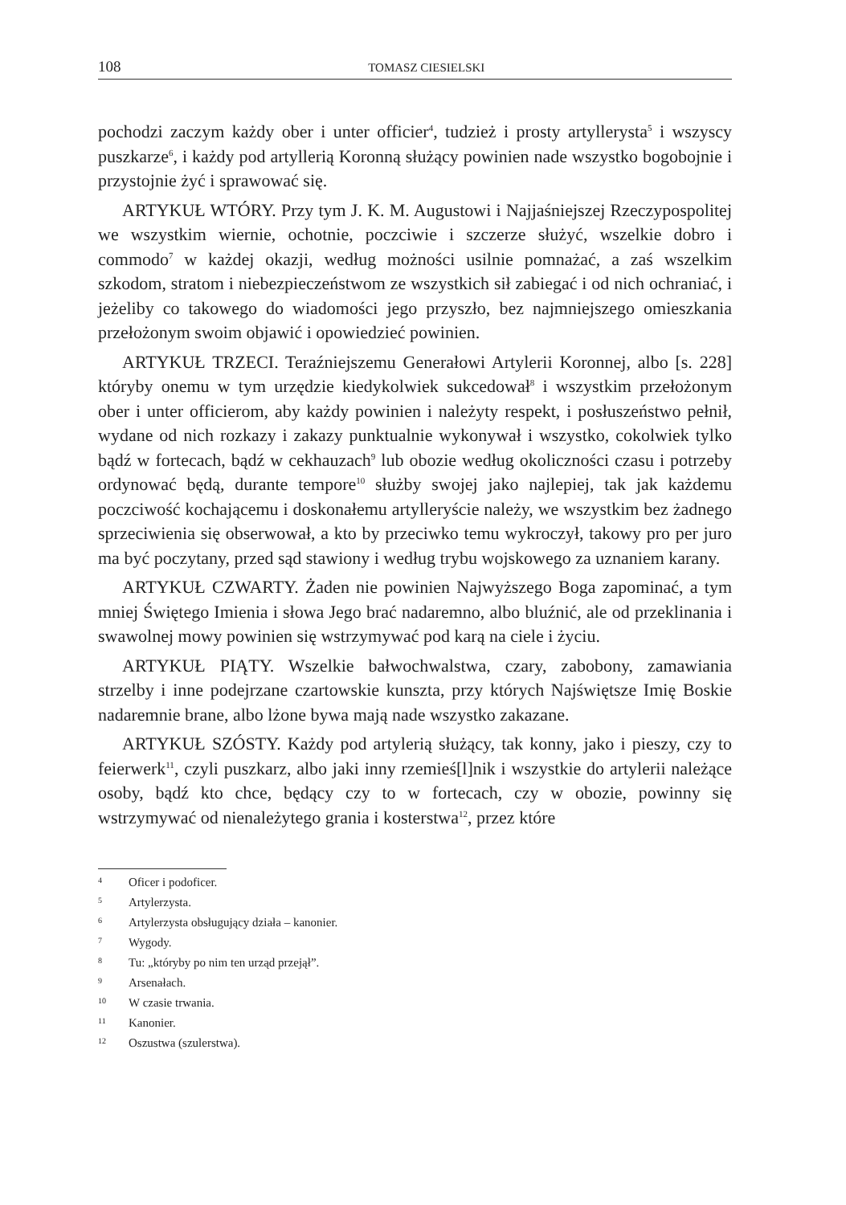108 TOMASZ CIESIELSKI
pochodzi zaczym każdy ober i unter officier<sup>4</sup>, tudzież i prosty artyllerysta<sup>5</sup> i wszyscy puszkarze<sup>6</sup>, i każdy pod artyllerią Koronną służący powinien nade wszystko bogobojnie i przystojnie żyć i sprawować się.
ARTYKUŁ WTÓRY. Przy tym J. K. M. Augustowi i Najjaśniejszej Rzeczypospolitej we wszystkim wiernie, ochotnie, poczciwie i szczerze służyć, wszelkie dobro i commodo<sup>7</sup> w każdej okazji, według możności usilnie pomnażać, a zaś wszelkim szkodom, stratom i niebezpieczeństwom ze wszystkich sił zabiegać i od nich ochraniać, i jeżeliby co takowego do wiadomości jego przyszło, bez najmniejszego omieszkania przełożonym swoim objawić i opowiedzieć powinien.
ARTYKUŁ TRZECI. Teraźniejszemu Generałowi Artylerii Koronnej, albo [s. 228] któryby onemu w tym urzędzie kiedykolwiek sukcedował<sup>8</sup> i wszystkim przełożonym ober i unter officierom, aby każdy powinien i należyty respekt, i posłuszeństwo pełnił, wydane od nich rozkazy i zakazy punktualnie wykonywał i wszystko, cokolwiek tylko bądź w fortecach, bądź w cekhauzach<sup>9</sup> lub obozie według okoliczności czasu i potrzeby ordynować będą, durante tempore<sup>10</sup> służby swojej jako najlepiej, tak jak każdemu poczciwość kochającemu i doskonałemu artylleryście należy, we wszystkim bez żadnego sprzeciwienia się obserwował, a kto by przeciwko temu wykroczył, takowy pro per juro ma być poczytany, przed sąd stawiony i według trybu wojskowego za uznaniem karany.
ARTYKUŁ CZWARTY. Żaden nie powinien Najwyższego Boga zapominać, a tym mniej Świętego Imienia i słowa Jego brać nadaremno, albo bluźnić, ale od przeklinania i swawolnej mowy powinien się wstrzymywać pod karą na ciele i życiu.
ARTYKUŁ PIĄTY. Wszelkie bałwochwalstwa, czary, zabobony, zamawiania strzelby i inne podejrzane czartowskie kunszta, przy których Najświętsze Imię Boskie nadaremnie brane, albo lżone bywa mają nade wszystko zakazane.
ARTYKUŁ SZÓSTY. Każdy pod artylerią służący, tak konny, jako i pieszy, czy to feierwerk<sup>11</sup>, czyli puszkarz, albo jaki inny rzemieś[l]nik i wszystkie do artylerii należące osoby, bądź kto chce, będący czy to w fortecach, czy w obozie, powinny się wstrzymywać od nienależytego grania i kosterstwa<sup>12</sup>, przez które
4 Oficer i podoficer.
5 Artylerzysta.
6 Artylerzysta obsługujący działa – kanonier.
7 Wygody.
8 Tu: „któryby po nim ten urząd przejął”.
9 Arsenałach.
10 W czasie trwania.
11 Kanonier.
12 Oszustwa (szulerstwa).